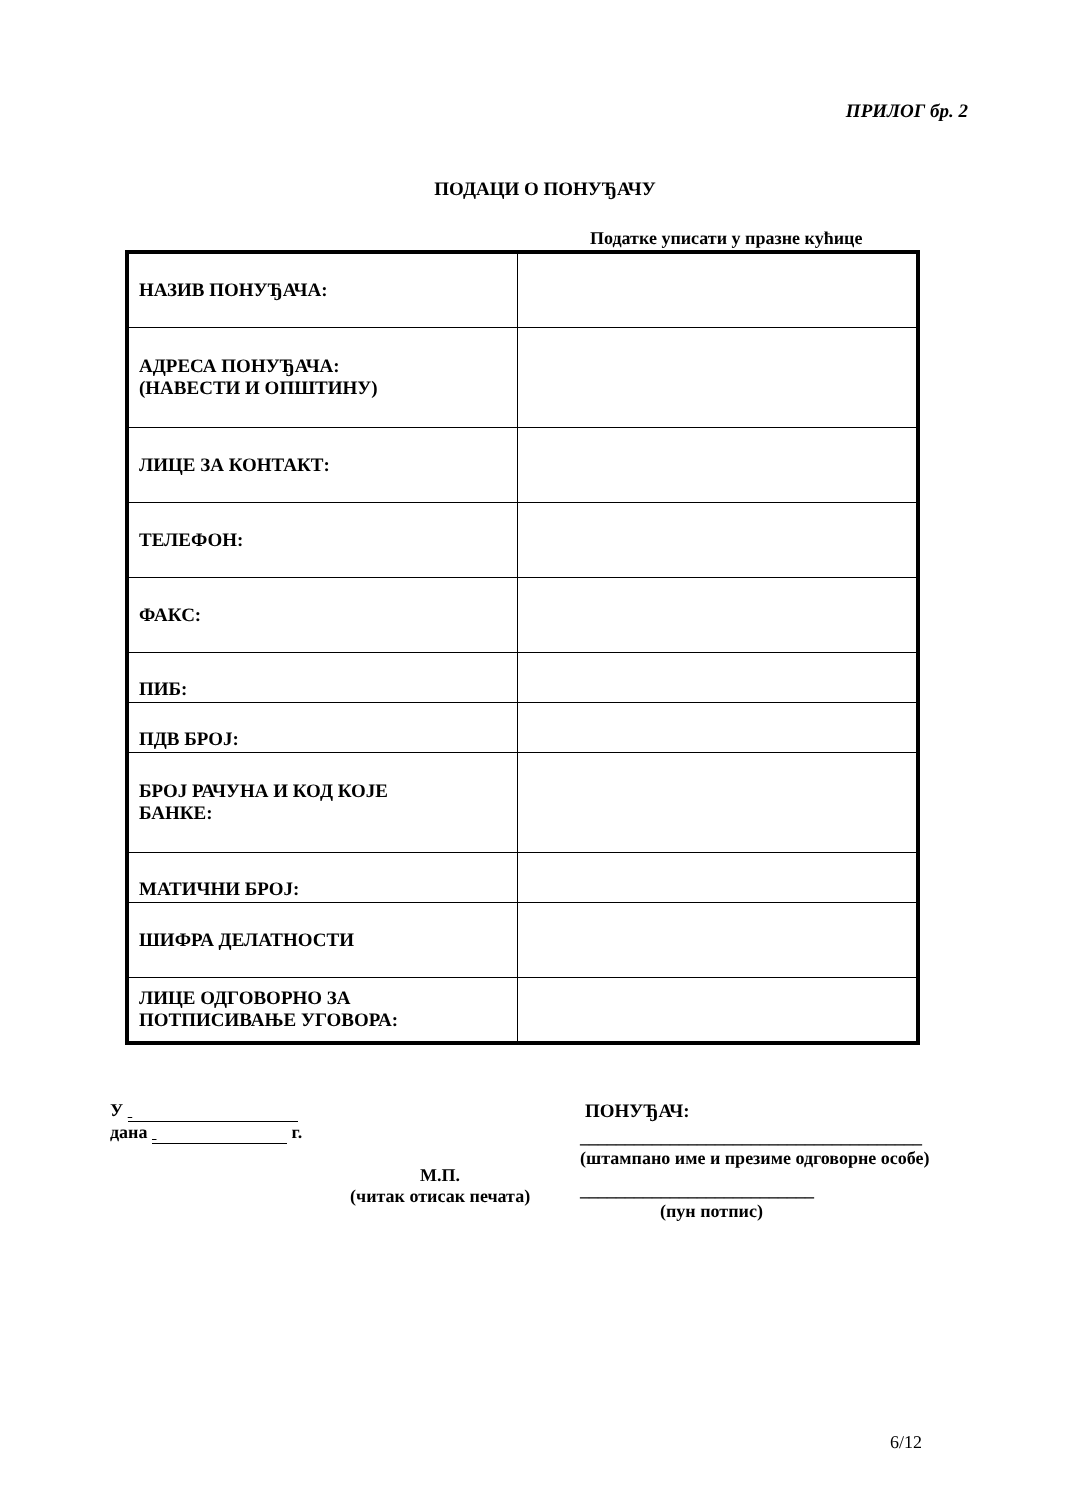ПРИЛОГ бр. 2
ПОДАЦИ О ПОНУЂАЧУ
Податке уписати у празне кућице
| НАЗИВ ПОНУЂАЧА: | |
| АДРЕСА ПОНУЂАЧА: (НАВЕСТИ И ОПШТИНУ) | |
| ЛИЦЕ ЗА КОНТАКТ: | |
| ТЕЛЕФОН: | |
| ФАКС: | |
| ПИБ: | |
| ПДВ БРОЈ: | |
| БРОЈ РАЧУНА И КОД КОЈЕ БАНКЕ: | |
| МАТИЧНИ БРОЈ: | |
| ШИФРА ДЕЛАТНОСТИ | |
| ЛИЦЕ ОДГОВОРНО ЗА ПОТПИСИВАЊЕ УГОВОРА: | |
У
дана г.
М.П.
(читак отисак печата)
ПОНУЂАЧ:
______________________________________
(штампано име и презиме одговорне особе)
__________________________
(пун потпис)
6/12